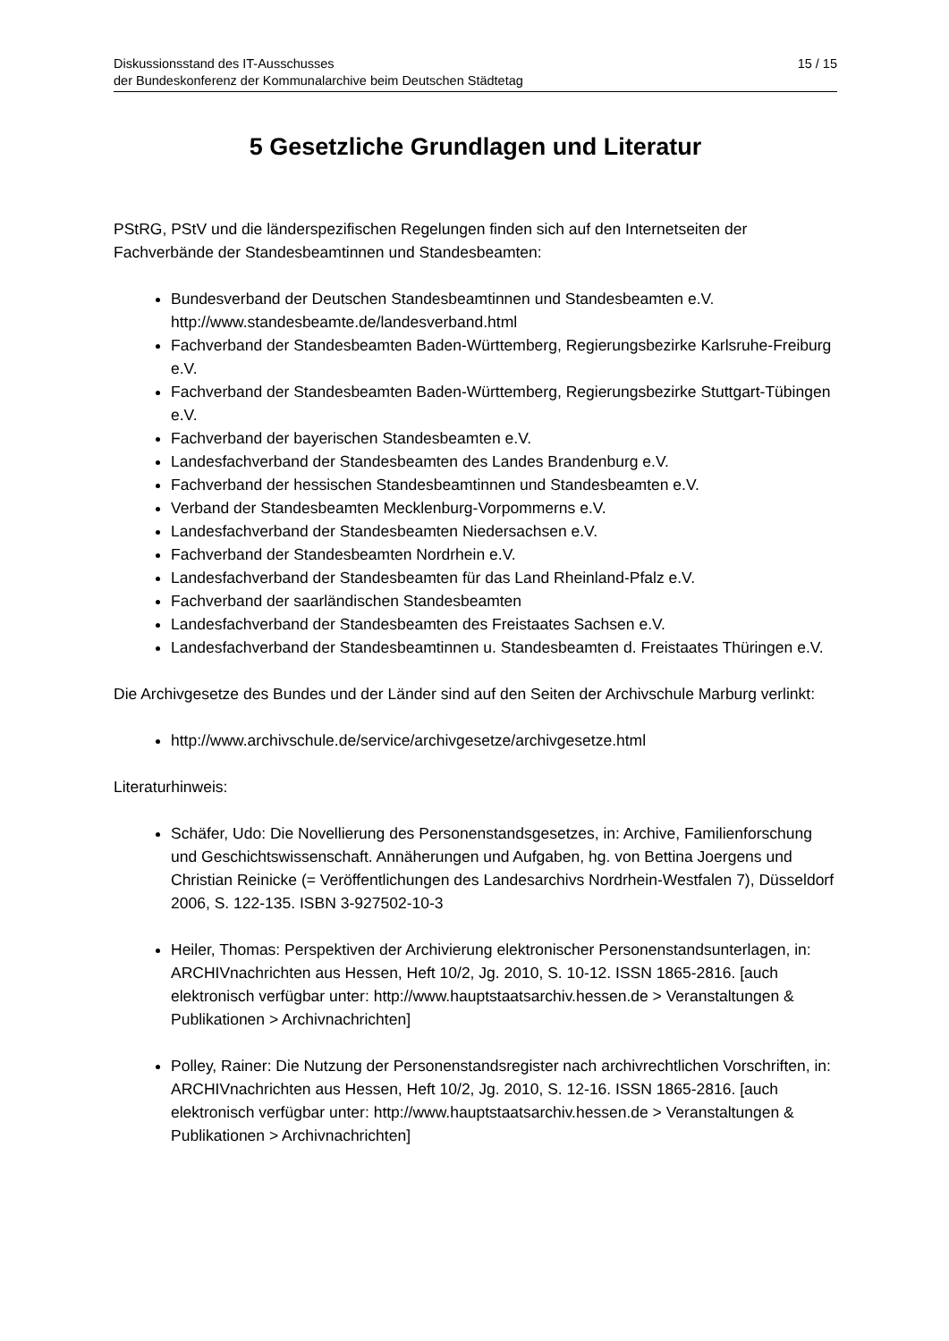Diskussionsstand des IT-Ausschusses
der Bundeskonferenz der Kommunalarchive beim Deutschen Städtetag
15 / 15
5 Gesetzliche Grundlagen und Literatur
PStRG, PStV und die länderspezifischen Regelungen finden sich auf den Internetseiten der Fachverbände der Standesbeamtinnen und Standesbeamten:
Bundesverband der Deutschen Standesbeamtinnen und Standesbeamten e.V. http://www.standesbeamte.de/landesverband.html
Fachverband der Standesbeamten Baden-Württemberg, Regierungsbezirke Karlsruhe-Freiburg e.V.
Fachverband der Standesbeamten Baden-Württemberg, Regierungsbezirke Stuttgart-Tübingen e.V.
Fachverband der bayerischen Standesbeamten e.V.
Landesfachverband der Standesbeamten des Landes Brandenburg e.V.
Fachverband der hessischen Standesbeamtinnen und Standesbeamten e.V.
Verband der Standesbeamten Mecklenburg-Vorpommerns e.V.
Landesfachverband der Standesbeamten Niedersachsen e.V.
Fachverband der Standesbeamten Nordrhein e.V.
Landesfachverband der Standesbeamten für das Land Rheinland-Pfalz e.V.
Fachverband der saarländischen Standesbeamten
Landesfachverband der Standesbeamten des Freistaates Sachsen e.V.
Landesfachverband der Standesbeamtinnen u. Standesbeamten d. Freistaates Thüringen e.V.
Die Archivgesetze des Bundes und der Länder sind auf den Seiten der Archivschule Marburg verlinkt:
http://www.archivschule.de/service/archivgesetze/archivgesetze.html
Literaturhinweis:
Schäfer, Udo: Die Novellierung des Personenstandsgesetzes, in: Archive, Familienforschung und Geschichtswissenschaft. Annäherungen und Aufgaben, hg. von Bettina Joergens und Christian Reinicke (= Veröffentlichungen des Landesarchivs Nordrhein-Westfalen 7), Düsseldorf 2006, S. 122-135. ISBN 3-927502-10-3
Heiler, Thomas: Perspektiven der Archivierung elektronischer Personenstandsunterlagen, in: ARCHIVnachrichten aus Hessen, Heft 10/2, Jg. 2010, S. 10-12. ISSN 1865-2816. [auch elektronisch verfügbar unter: http://www.hauptstaatsarchiv.hessen.de > Veranstaltungen & Publikationen > Archivnachrichten]
Polley, Rainer: Die Nutzung der Personenstandsregister nach archivrechtlichen Vorschriften, in: ARCHIVnachrichten aus Hessen, Heft 10/2, Jg. 2010, S. 12-16. ISSN 1865-2816. [auch elektronisch verfügbar unter: http://www.hauptstaatsarchiv.hessen.de > Veranstaltungen & Publikationen > Archivnachrichten]